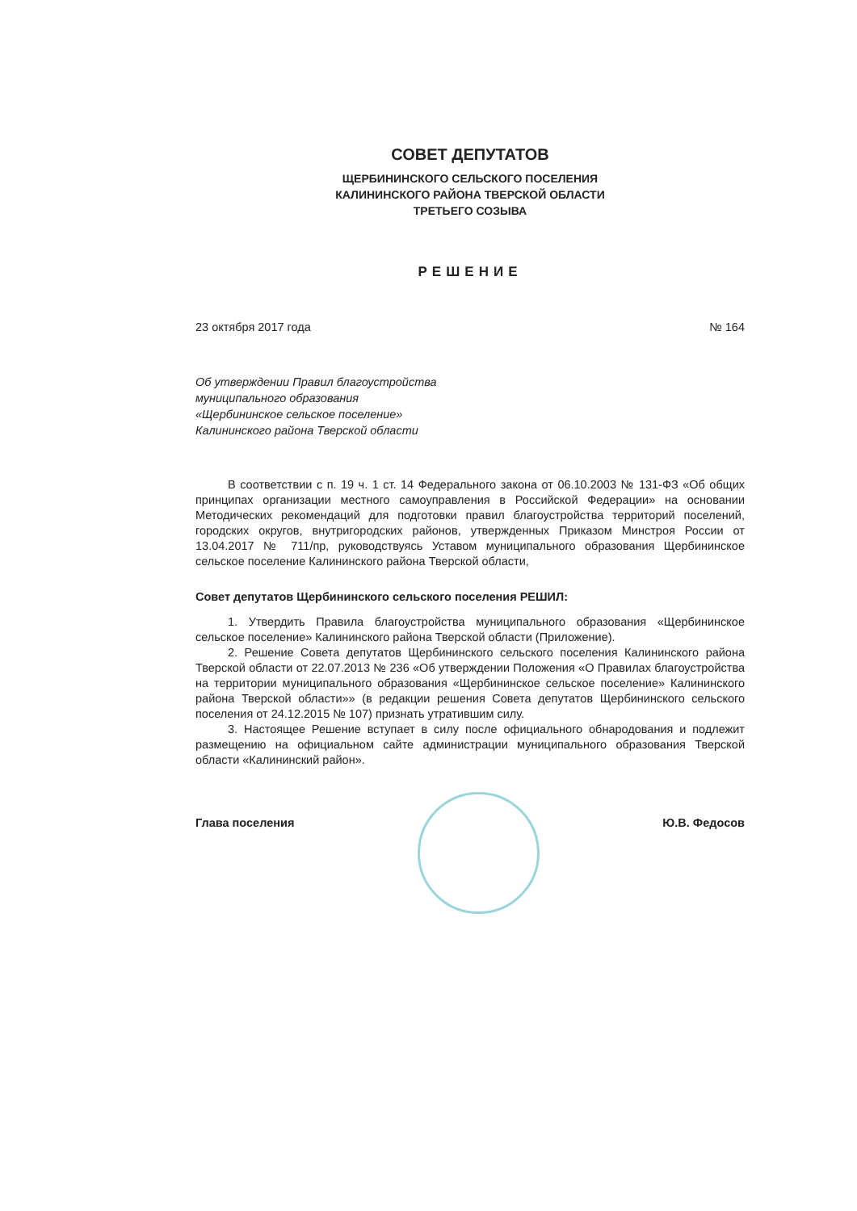СОВЕТ ДЕПУТАТОВ
ЩЕРБИНИНСКОГО СЕЛЬСКОГО ПОСЕЛЕНИЯ
КАЛИНИНСКОГО РАЙОНА ТВЕРСКОЙ ОБЛАСТИ
ТРЕТЬЕГО СОЗЫВА
РЕШЕНИЕ
23 октября 2017 года № 164
Об утверждении Правил благоустройства
муниципального образования
«Щербининское сельское поселение»
Калининского района Тверской области
В соответствии с п. 19 ч. 1 ст. 14 Федерального закона от 06.10.2003 № 131-ФЗ «Об общих принципах организации местного самоуправления в Российской Федерации» на основании Методических рекомендаций для подготовки правил благоустройства территорий поселений, городских округов, внутригородских районов, утвержденных Приказом Минстроя России от 13.04.2017 № 711/пр, руководствуясь Уставом муниципального образования Щербининское сельское поселение Калининского района Тверской области,
Совет депутатов Щербининского сельского поселения РЕШИЛ:
1. Утвердить Правила благоустройства муниципального образования «Щербининское сельское поселение» Калининского района Тверской области (Приложение).
2. Решение Совета депутатов Щербининского сельского поселения Калининского района Тверской области от 22.07.2013 № 236 «Об утверждении Положения «О Правилах благоустройства на территории муниципального образования «Щербининское сельское поселение» Калининского района Тверской области»» (в редакции решения Совета депутатов Щербининского сельского поселения от 24.12.2015 № 107) признать утратившим силу.
3. Настоящее Решение вступает в силу после официального обнародования и подлежит размещению на официальном сайте администрации муниципального образования Тверской области «Калининский район».
Глава поселения Ю.В. Федосов